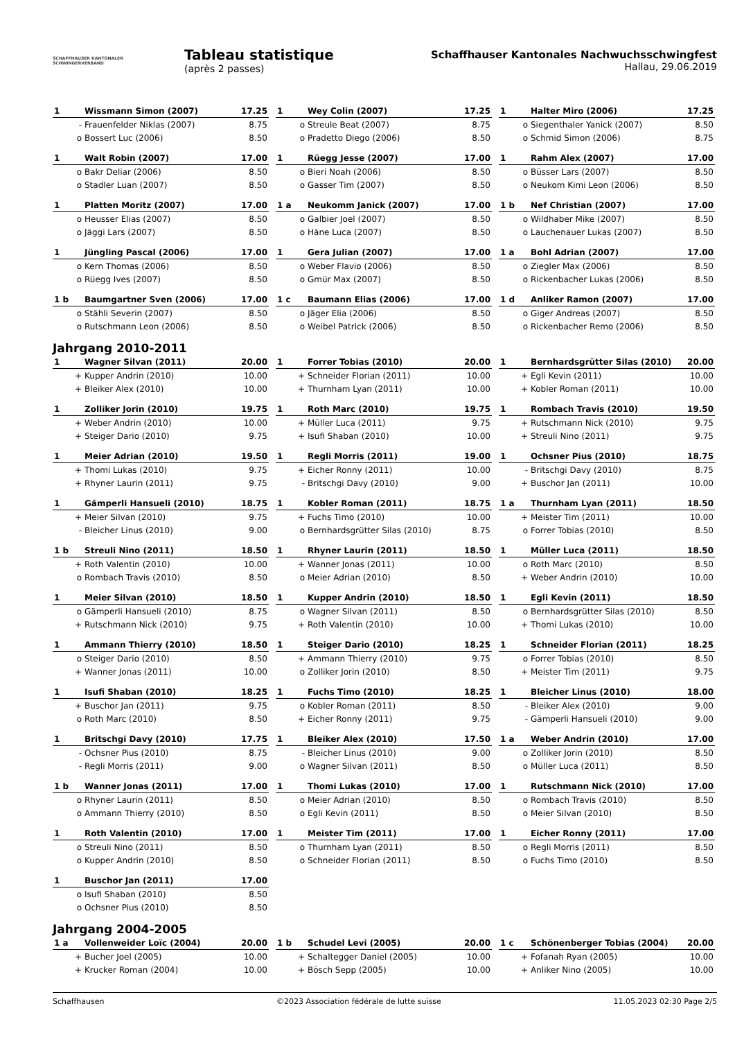SCHAFFHAUSER KANTONALER
SCHWINGERVERBAND
Tableau statistique
(après 2 passes)
Schaffhauser Kantonales Nachwuchsschwingfest
Hallau, 29.06.2019
| 1 | Wissmann Simon (2007) | 17.25 |
| - | Frauenfelder Niklas (2007) | 8.75 |
| o | Bossert Luc (2006) | 8.50 |
| 1 | Wey Colin (2007) | 17.25 |
| o | Streule Beat (2007) | 8.75 |
| o | Pradetto Diego (2006) | 8.50 |
| 1 | Halter Miro (2006) | 17.25 |
| o | Siegenthaler Yanick (2007) | 8.50 |
| o | Schmid Simon (2006) | 8.75 |
| 1 | Walt Robin (2007) | 17.00 |
| o | Bakr Deliar (2006) | 8.50 |
| o | Stadler Luan (2007) | 8.50 |
| 1 | Rüegg Jesse (2007) | 17.00 |
| o | Bieri Noah (2006) | 8.50 |
| o | Gasser Tim (2007) | 8.50 |
| 1 | Rahm Alex (2007) | 17.00 |
| o | Büsser Lars (2007) | 8.50 |
| o | Neukom Kimi Leon (2006) | 8.50 |
| 1 | Platten Moritz (2007) | 17.00 |
| o | Heusser Elias (2007) | 8.50 |
| o | Jäggi Lars (2007) | 8.50 |
| 1 a | Neukomm Janick (2007) | 17.00 |
| o | Galbier Joel (2007) | 8.50 |
| o | Häne Luca (2007) | 8.50 |
| 1 b | Nef Christian (2007) | 17.00 |
| o | Wildhaber Mike (2007) | 8.50 |
| o | Lauchenauer Lukas (2007) | 8.50 |
| 1 | Jüngling Pascal (2006) | 17.00 |
| o | Kern Thomas (2006) | 8.50 |
| o | Rüegg Ives (2007) | 8.50 |
| 1 | Gera Julian (2007) | 17.00 |
| o | Weber Flavio (2006) | 8.50 |
| o | Gmür Max (2007) | 8.50 |
| 1 a | Bohl Adrian (2007) | 17.00 |
| o | Ziegler Max (2006) | 8.50 |
| o | Rickenbacher Lukas (2006) | 8.50 |
| 1 b | Baumgartner Sven (2006) | 17.00 |
| o | Stähli Severin (2007) | 8.50 |
| o | Rutschmann Leon (2006) | 8.50 |
| 1 c | Baumann Elias (2006) | 17.00 |
| o | Jäger Elia (2006) | 8.50 |
| o | Weibel Patrick (2006) | 8.50 |
| 1 d | Anliker Ramon (2007) | 17.00 |
| o | Giger Andreas (2007) | 8.50 |
| o | Rickenbacher Remo (2006) | 8.50 |
Jahrgang 2010-2011
| 1 | Wagner Silvan (2011) | 20.00 |
| + | Kupper Andrin (2010) | 10.00 |
| + | Bleiker Alex (2010) | 10.00 |
| 1 | Forrer Tobias (2010) | 20.00 |
| + | Schneider Florian (2011) | 10.00 |
| + | Thurnham Lyan (2011) | 10.00 |
| 1 | Bernhardsgrütter Silas (2010) | 20.00 |
| + | Egli Kevin (2011) | 10.00 |
| + | Kobler Roman (2011) | 10.00 |
| 1 | Zolliker Jorin (2010) | 19.75 |
| + | Weber Andrin (2010) | 10.00 |
| + | Steiger Dario (2010) | 9.75 |
| 1 | Roth Marc (2010) | 19.75 |
| + | Müller Luca (2011) | 9.75 |
| + | Isufi Shaban (2010) | 10.00 |
| 1 | Rombach Travis (2010) | 19.50 |
| + | Rutschmann Nick (2010) | 9.75 |
| + | Streuli Nino (2011) | 9.75 |
| 1 | Meier Adrian (2010) | 19.50 |
| + | Thomi Lukas (2010) | 9.75 |
| + | Rhyner Laurin (2011) | 9.75 |
| 1 | Regli Morris (2011) | 19.00 |
| + | Eicher Ronny (2011) | 10.00 |
| - | Britschgi Davy (2010) | 9.00 |
| 1 | Ochsner Pius (2010) | 18.75 |
| - | Britschgi Davy (2010) | 8.75 |
| + | Buschor Jan (2011) | 10.00 |
| 1 | Gämperli Hansueli (2010) | 18.75 |
| + | Meier Silvan (2010) | 9.75 |
| - | Bleicher Linus (2010) | 9.00 |
| 1 | Kobler Roman (2011) | 18.75 |
| + | Fuchs Timo (2010) | 10.00 |
| o | Bernhardsgrütter Silas (2010) | 8.75 |
| 1 a | Thurnham Lyan (2011) | 18.50 |
| + | Meister Tim (2011) | 10.00 |
| o | Forrer Tobias (2010) | 8.50 |
| 1 b | Streuli Nino (2011) | 18.50 |
| + | Roth Valentin (2010) | 10.00 |
| o | Rombach Travis (2010) | 8.50 |
| 1 | Rhyner Laurin (2011) | 18.50 |
| + | Wanner Jonas (2011) | 10.00 |
| o | Meier Adrian (2010) | 8.50 |
| 1 | Müller Luca (2011) | 18.50 |
| o | Roth Marc (2010) | 8.50 |
| + | Weber Andrin (2010) | 10.00 |
| 1 | Meier Silvan (2010) | 18.50 |
| o | Gämperli Hansueli (2010) | 8.75 |
| + | Rutschmann Nick (2010) | 9.75 |
| 1 | Kupper Andrin (2010) | 18.50 |
| o | Wagner Silvan (2011) | 8.50 |
| + | Roth Valentin (2010) | 10.00 |
| 1 | Egli Kevin (2011) | 18.50 |
| o | Bernhardsgrütter Silas (2010) | 8.50 |
| + | Thomi Lukas (2010) | 10.00 |
| 1 | Ammann Thierry (2010) | 18.50 |
| o | Steiger Dario (2010) | 8.50 |
| + | Wanner Jonas (2011) | 10.00 |
| 1 | Steiger Dario (2010) | 18.25 |
| + | Ammann Thierry (2010) | 9.75 |
| o | Zolliker Jorin (2010) | 8.50 |
| 1 | Schneider Florian (2011) | 18.25 |
| o | Forrer Tobias (2010) | 8.50 |
| + | Meister Tim (2011) | 9.75 |
| 1 | Isufi Shaban (2010) | 18.25 |
| + | Buschor Jan (2011) | 9.75 |
| o | Roth Marc (2010) | 8.50 |
| 1 | Fuchs Timo (2010) | 18.25 |
| o | Kobler Roman (2011) | 8.50 |
| + | Eicher Ronny (2011) | 9.75 |
| 1 | Bleicher Linus (2010) | 18.00 |
| - | Bleiker Alex (2010) | 9.00 |
| - | Gämperli Hansueli (2010) | 9.00 |
| 1 | Britschgi Davy (2010) | 17.75 |
| - | Ochsner Pius (2010) | 8.75 |
| - | Regli Morris (2011) | 9.00 |
| 1 | Bleiker Alex (2010) | 17.50 |
| - | Bleicher Linus (2010) | 9.00 |
| o | Wagner Silvan (2011) | 8.50 |
| 1 a | Weber Andrin (2010) | 17.00 |
| o | Zolliker Jorin (2010) | 8.50 |
| o | Müller Luca (2011) | 8.50 |
| 1 b | Wanner Jonas (2011) | 17.00 |
| o | Rhyner Laurin (2011) | 8.50 |
| o | Ammann Thierry (2010) | 8.50 |
| 1 | Thomi Lukas (2010) | 17.00 |
| o | Meier Adrian (2010) | 8.50 |
| o | Egli Kevin (2011) | 8.50 |
| 1 | Rutschmann Nick (2010) | 17.00 |
| o | Rombach Travis (2010) | 8.50 |
| o | Meier Silvan (2010) | 8.50 |
| 1 | Roth Valentin (2010) | 17.00 |
| o | Streuli Nino (2011) | 8.50 |
| o | Kupper Andrin (2010) | 8.50 |
| 1 | Meister Tim (2011) | 17.00 |
| o | Thurnham Lyan (2011) | 8.50 |
| o | Schneider Florian (2011) | 8.50 |
| 1 | Eicher Ronny (2011) | 17.00 |
| o | Regli Morris (2011) | 8.50 |
| o | Fuchs Timo (2010) | 8.50 |
| 1 | Buschor Jan (2011) | 17.00 |
| o | Isufi Shaban (2010) | 8.50 |
| o | Ochsner Pius (2010) | 8.50 |
Jahrgang 2004-2005
| 1 a | Vollenweider Loïc (2004) | 20.00 |
| + | Bucher Joel (2005) | 10.00 |
| + | Krucker Roman (2004) | 10.00 |
| 1 b | Schudel Levi (2005) | 20.00 |
| + | Schaltegger Daniel (2005) | 10.00 |
| + | Bösch Sepp (2005) | 10.00 |
| 1 c | Schönenberger Tobias (2004) | 20.00 |
| + | Fofanah Ryan (2005) | 10.00 |
| + | Anliker Nino (2005) | 10.00 |
Schaffhausen ©2023 Association fédérale de lutte suisse 11.05.2023 02:30 Page 2/5